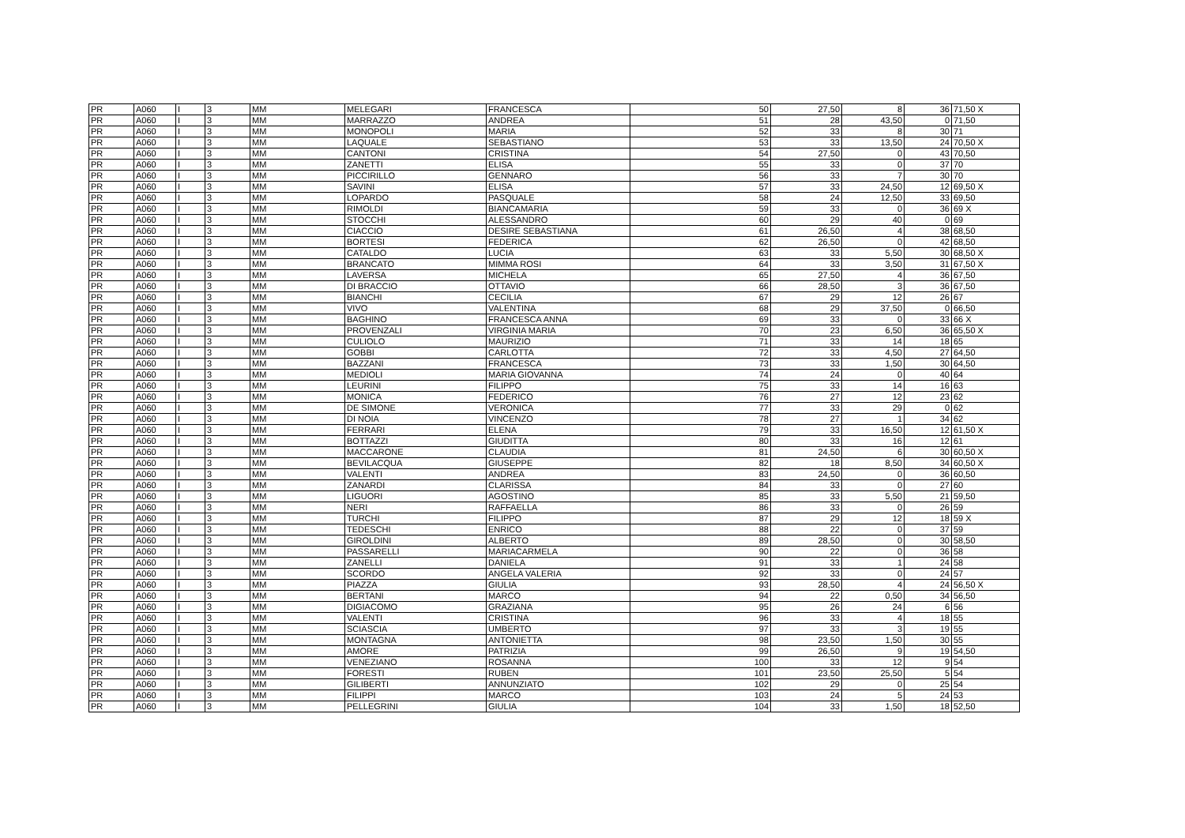| PR | A060 | I | 3 | MM | MELEGARI | FRANCESCA | 50 | 27,50 | 8 | 36 | 71,50 X |
| PR | A060 | I | 3 | MM | MARRAZZO | ANDREA | 51 | 28 | 43,50 | 0 | 71,50 |
| PR | A060 | I | 3 | MM | MONOPOLI | MARIA | 52 | 33 | 8 | 30 | 71 |
| PR | A060 | I | 3 | MM | LAQUALE | SEBASTIANO | 53 | 33 | 13,50 | 24 | 70,50 X |
| PR | A060 | I | 3 | MM | CANTONI | CRISTINA | 54 | 27,50 | 0 | 43 | 70,50 |
| PR | A060 | I | 3 | MM | ZANETTI | ELISA | 55 | 33 | 0 | 37 | 70 |
| PR | A060 | I | 3 | MM | PICCIRILLO | GENNARO | 56 | 33 | 7 | 30 | 70 |
| PR | A060 | I | 3 | MM | SAVINI | ELISA | 57 | 33 | 24,50 | 12 | 69,50 X |
| PR | A060 | I | 3 | MM | LOPARDO | PASQUALE | 58 | 24 | 12,50 | 33 | 69,50 |
| PR | A060 | I | 3 | MM | RIMOLDI | BIANCAMARIA | 59 | 33 | 0 | 36 | 69 X |
| PR | A060 | I | 3 | MM | STOCCHI | ALESSANDRO | 60 | 29 | 40 | 0 | 69 |
| PR | A060 | I | 3 | MM | CIACCIO | DESIRE SEBASTIANA | 61 | 26,50 | 4 | 38 | 68,50 |
| PR | A060 | I | 3 | MM | BORTESI | FEDERICA | 62 | 26,50 | 0 | 42 | 68,50 |
| PR | A060 | I | 3 | MM | CATALDO | LUCIA | 63 | 33 | 5,50 | 30 | 68,50 X |
| PR | A060 | I | 3 | MM | BRANCATO | MIMMA ROSI | 64 | 33 | 3,50 | 31 | 67,50 X |
| PR | A060 | I | 3 | MM | LAVERSA | MICHELA | 65 | 27,50 | 4 | 36 | 67,50 |
| PR | A060 | I | 3 | MM | DI BRACCIO | OTTAVIO | 66 | 28,50 | 3 | 36 | 67,50 |
| PR | A060 | I | 3 | MM | BIANCHI | CECILIA | 67 | 29 | 12 | 26 | 67 |
| PR | A060 | I | 3 | MM | VIVO | VALENTINA | 68 | 29 | 37,50 | 0 | 66,50 |
| PR | A060 | I | 3 | MM | BAGHINO | FRANCESCA ANNA | 69 | 33 | 0 | 33 | 66 X |
| PR | A060 | I | 3 | MM | PROVENZALI | VIRGINIA MARIA | 70 | 23 | 6,50 | 36 | 65,50 X |
| PR | A060 | I | 3 | MM | CULIOLO | MAURIZIO | 71 | 33 | 14 | 18 | 65 |
| PR | A060 | I | 3 | MM | GOBBI | CARLOTTA | 72 | 33 | 4,50 | 27 | 64,50 |
| PR | A060 | I | 3 | MM | BAZZANI | FRANCESCA | 73 | 33 | 1,50 | 30 | 64,50 |
| PR | A060 | I | 3 | MM | MEDIOLI | MARIA GIOVANNA | 74 | 24 | 0 | 40 | 64 |
| PR | A060 | I | 3 | MM | LEURINI | FILIPPO | 75 | 33 | 14 | 16 | 63 |
| PR | A060 | I | 3 | MM | MONICA | FEDERICO | 76 | 27 | 12 | 23 | 62 |
| PR | A060 | I | 3 | MM | DE SIMONE | VERONICA | 77 | 33 | 29 | 0 | 62 |
| PR | A060 | I | 3 | MM | DI NOIA | VINCENZO | 78 | 27 | 1 | 34 | 62 |
| PR | A060 | I | 3 | MM | FERRARI | ELENA | 79 | 33 | 16,50 | 12 | 61,50 X |
| PR | A060 | I | 3 | MM | BOTTAZZI | GIUDITTA | 80 | 33 | 16 | 12 | 61 |
| PR | A060 | I | 3 | MM | MACCARONE | CLAUDIA | 81 | 24,50 | 6 | 30 | 60,50 X |
| PR | A060 | I | 3 | MM | BEVILACQUA | GIUSEPPE | 82 | 18 | 8,50 | 34 | 60,50 X |
| PR | A060 | I | 3 | MM | VALENTI | ANDREA | 83 | 24,50 | 0 | 36 | 60,50 |
| PR | A060 | I | 3 | MM | ZANARDI | CLARISSA | 84 | 33 | 0 | 27 | 60 |
| PR | A060 | I | 3 | MM | LIGUORI | AGOSTINO | 85 | 33 | 5,50 | 21 | 59,50 |
| PR | A060 | I | 3 | MM | NERI | RAFFAELLA | 86 | 33 | 0 | 26 | 59 |
| PR | A060 | I | 3 | MM | TURCHI | FILIPPO | 87 | 29 | 12 | 18 | 59 X |
| PR | A060 | I | 3 | MM | TEDESCHI | ENRICO | 88 | 22 | 0 | 37 | 59 |
| PR | A060 | I | 3 | MM | GIROLDINI | ALBERTO | 89 | 28,50 | 0 | 30 | 58,50 |
| PR | A060 | I | 3 | MM | PASSARELLI | MARIACARMELA | 90 | 22 | 0 | 36 | 58 |
| PR | A060 | I | 3 | MM | ZANELLI | DANIELA | 91 | 33 | 1 | 24 | 58 |
| PR | A060 | I | 3 | MM | SCORDO | ANGELA VALERIA | 92 | 33 | 0 | 24 | 57 |
| PR | A060 | I | 3 | MM | PIAZZA | GIULIA | 93 | 28,50 | 4 | 24 | 56,50 X |
| PR | A060 | I | 3 | MM | BERTANI | MARCO | 94 | 22 | 0,50 | 34 | 56,50 |
| PR | A060 | I | 3 | MM | DIGIACOMO | GRAZIANA | 95 | 26 | 24 | 6 | 56 |
| PR | A060 | I | 3 | MM | VALENTI | CRISTINA | 96 | 33 | 4 | 18 | 55 |
| PR | A060 | I | 3 | MM | SCIASCIA | UMBERTO | 97 | 33 | 3 | 19 | 55 |
| PR | A060 | I | 3 | MM | MONTAGNA | ANTONIETTA | 98 | 23,50 | 1,50 | 30 | 55 |
| PR | A060 | I | 3 | MM | AMORE | PATRIZIA | 99 | 26,50 | 9 | 19 | 54,50 |
| PR | A060 | I | 3 | MM | VENEZIANO | ROSANNA | 100 | 33 | 12 | 9 | 54 |
| PR | A060 | I | 3 | MM | FORESTI | RUBEN | 101 | 23,50 | 25,50 | 5 | 54 |
| PR | A060 | I | 3 | MM | GILIBERTI | ANNUNZIATO | 102 | 29 | 0 | 25 | 54 |
| PR | A060 | I | 3 | MM | FILIPPI | MARCO | 103 | 24 | 5 | 24 | 53 |
| PR | A060 | I | 3 | MM | PELLEGRINI | GIULIA | 104 | 33 | 1,50 | 18 | 52,50 |